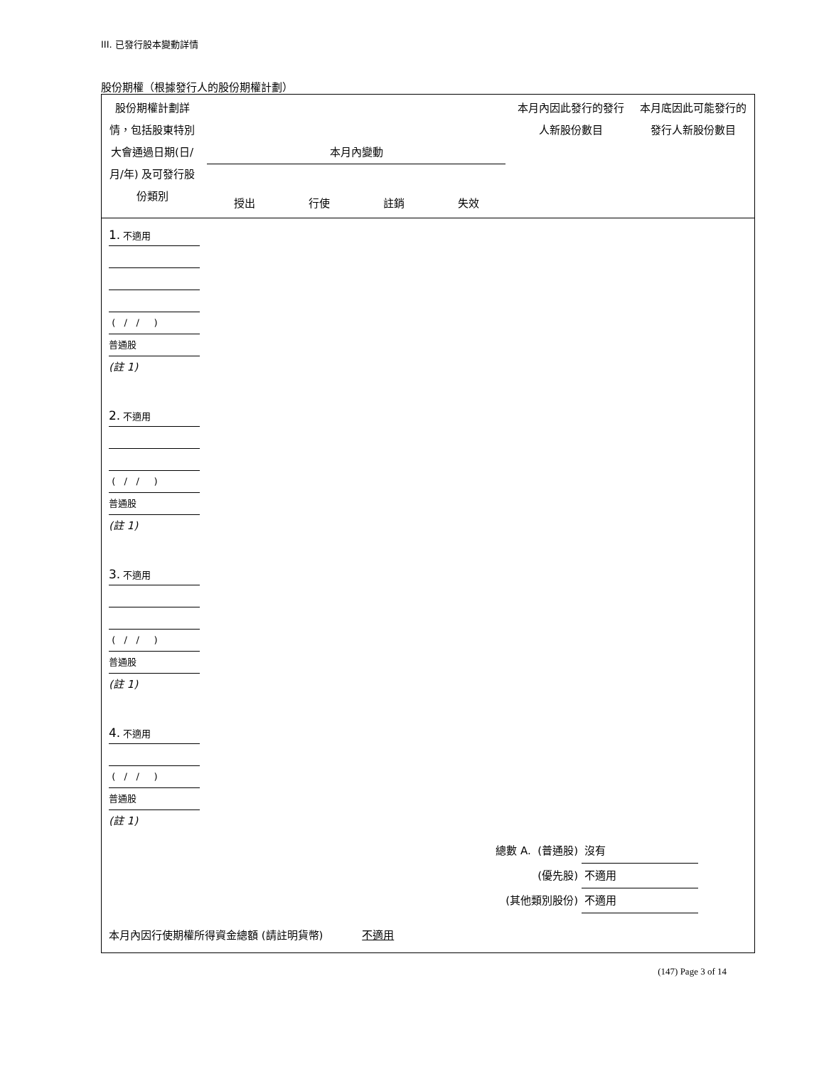III. 已發行股本變動詳情
股份期權（根據發行人的股份期權計劃）
| 股份期權計劃詳情，包括股東特別大會通過日期(日/月/年) 及可發行股份類別 | 本月內變動 授出 行使 註銷 失效 | 本月內因此發行的發行人新股份數目 | 本月底因此可能發行的發行人新股份數目 |
| --- | --- | --- | --- |
| 1. 不適用 ( / / ) 普通股 (註 1) 2. 不適用 ( / / ) 普通股 (註 1) 3. 不適用 ( / / ) 普通股 (註 1) 4. 不適用 ( / / ) 普通股 (註 1) 總數 A. (普通股) 沒有 (優先股) 不適用 (其他類別股份) 不適用 本月內因行使期權所得資金總額 (請註明貨幣) 不適用 | | | |
(147) Page 3 of 14